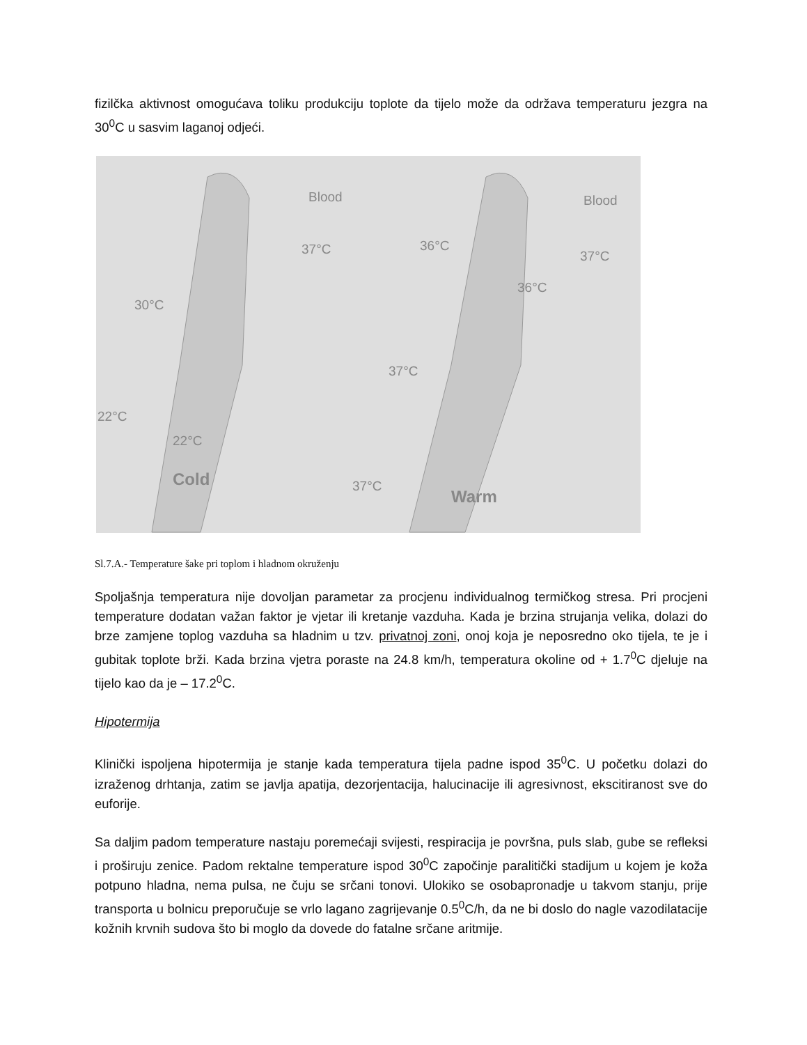fizilčka aktivnost omogućava toliku produkciju toplote da tijelo može da održava temperaturu jezgra na 30<sup>0</sup>C u sasvim laganoj odjeći.
Blood
37°C
30°C
22°C
22°C
Cold
Blood
36°C
37°C
36°C
37°C
37°C
Warm
Sl.7.A.- Temperature šake pri toplom i hladnom okruženju
Spoljašnja temperatura nije dovoljan parametar za procjenu individualnog termičkog stresa. Pri procjeni temperature dodatan važan faktor je vjetar ili kretanje vazduha. Kada je brzina strujanja velika, dolazi do brze zamjene toplog vazduha sa hladnim u tzv. privatnoj zoni, onoj koja je neposredno oko tijela, te je i gubitak toplote brži. Kada brzina vjetra poraste na 24.8 km/h, temperatura okoline od + 1.7<sup>0</sup>C djeluje na tijelo kao da je – 17.2<sup>0</sup>C.
Hipotermija
Klinički ispoljena hipotermija je stanje kada temperatura tijela padne ispod 35<sup>0</sup>C. U početku dolazi do izraženog drhtanja, zatim se javlja apatija, dezorjentacija, halucinacije ili agresivnost, ekscitiranost sve do euforije.
Sa daljim padom temperature nastaju poremećaji svijesti, respiracija je površna, puls slab, gube se refleksi i proširuju zenice. Padom rektalne temperature ispod 30<sup>0</sup>C započinje paralitički stadijum u kojem je koža potpuno hladna, nema pulsa, ne čuju se srčani tonovi. Ulokiko se osobapronadje u takvom stanju, prije transporta u bolnicu preporučuje se vrlo lagano zagrijevanje 0.5<sup>0</sup>C/h, da ne bi doslo do nagle vazodilatacije kožnih krvnih sudova što bi moglo da dovede do fatalne srčane aritmije.